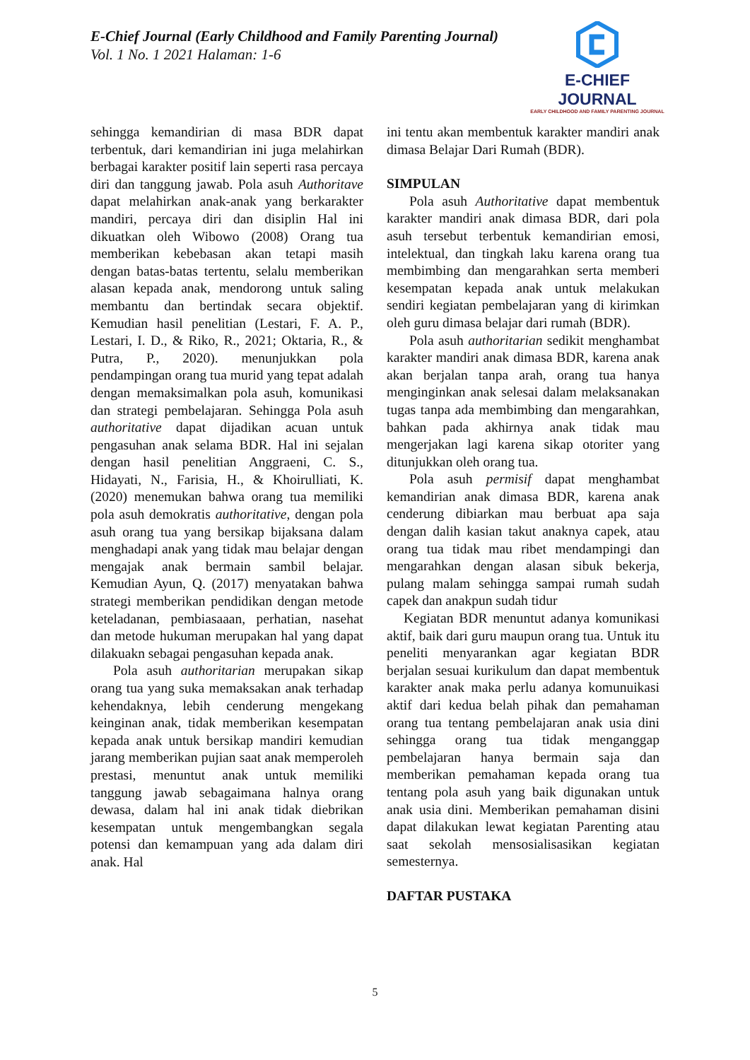E-Chief Journal (Early Childhood and Family Parenting Journal)
Vol. 1 No. 1 2021 Halaman: 1-6
E-CHIEF JOURNAL
EARLY CHILDHOOD AND FAMILY PARENTING JOURNAL
sehingga kemandirian di masa BDR dapat terbentuk, dari kemandirian ini juga melahirkan berbagai karakter positif lain seperti rasa percaya diri dan tanggung jawab. Pola asuh Authoritave dapat melahirkan anak-anak yang berkarakter mandiri, percaya diri dan disiplin Hal ini dikuatkan oleh Wibowo (2008) Orang tua memberikan kebebasan akan tetapi masih dengan batas-batas tertentu, selalu memberikan alasan kepada anak, mendorong untuk saling membantu dan bertindak secara objektif. Kemudian hasil penelitian (Lestari, F. A. P., Lestari, I. D., & Riko, R., 2021; Oktaria, R., & Putra, P., 2020). menunjukkan pola pendampingan orang tua murid yang tepat adalah dengan memaksimalkan pola asuh, komunikasi dan strategi pembelajaran. Sehingga Pola asuh authoritative dapat dijadikan acuan untuk pengasuhan anak selama BDR. Hal ini sejalan dengan hasil penelitian Anggraeni, C. S., Hidayati, N., Farisia, H., & Khoirulliati, K. (2020) menemukan bahwa orang tua memiliki pola asuh demokratis authoritative, dengan pola asuh orang tua yang bersikap bijaksana dalam menghadapi anak yang tidak mau belajar dengan mengajak anak bermain sambil belajar. Kemudian Ayun, Q. (2017) menyatakan bahwa strategi memberikan pendidikan dengan metode keteladanan, pembiasaaan, perhatian, nasehat dan metode hukuman merupakan hal yang dapat dilakuakn sebagai pengasuhan kepada anak.
Pola asuh authoritarian merupakan sikap orang tua yang suka memaksakan anak terhadap kehendaknya, lebih cenderung mengekang keinginan anak, tidak memberikan kesempatan kepada anak untuk bersikap mandiri kemudian jarang memberikan pujian saat anak memperoleh prestasi, menuntut anak untuk memiliki tanggung jawab sebagaimana halnya orang dewasa, dalam hal ini anak tidak diebrikan kesempatan untuk mengembangkan segala potensi dan kemampuan yang ada dalam diri anak. Hal
ini tentu akan membentuk karakter mandiri anak dimasa Belajar Dari Rumah (BDR).
SIMPULAN
Pola asuh Authoritative dapat membentuk karakter mandiri anak dimasa BDR, dari pola asuh tersebut terbentuk kemandirian emosi, intelektual, dan tingkah laku karena orang tua membimbing dan mengarahkan serta memberi kesempatan kepada anak untuk melakukan sendiri kegiatan pembelajaran yang di kirimkan oleh guru dimasa belajar dari rumah (BDR).
Pola asuh authoritarian sedikit menghambat karakter mandiri anak dimasa BDR, karena anak akan berjalan tanpa arah, orang tua hanya menginginkan anak selesai dalam melaksanakan tugas tanpa ada membimbing dan mengarahkan, bahkan pada akhirnya anak tidak mau mengerjakan lagi karena sikap otoriter yang ditunjukkan oleh orang tua.
Pola asuh permisif dapat menghambat kemandirian anak dimasa BDR, karena anak cenderung dibiarkan mau berbuat apa saja dengan dalih kasian takut anaknya capek, atau orang tua tidak mau ribet mendampingi dan mengarahkan dengan alasan sibuk bekerja, pulang malam sehingga sampai rumah sudah capek dan anakpun sudah tidur
Kegiatan BDR menuntut adanya komunikasi aktif, baik dari guru maupun orang tua. Untuk itu peneliti menyarankan agar kegiatan BDR berjalan sesuai kurikulum dan dapat membentuk karakter anak maka perlu adanya komunuikasi aktif dari kedua belah pihak dan pemahaman orang tua tentang pembelajaran anak usia dini sehingga orang tua tidak menganggap pembelajaran hanya bermain saja dan memberikan pemahaman kepada orang tua tentang pola asuh yang baik digunakan untuk anak usia dini. Memberikan pemahaman disini dapat dilakukan lewat kegiatan Parenting atau saat sekolah mensosialisasikan kegiatan semesternya.
DAFTAR PUSTAKA
5